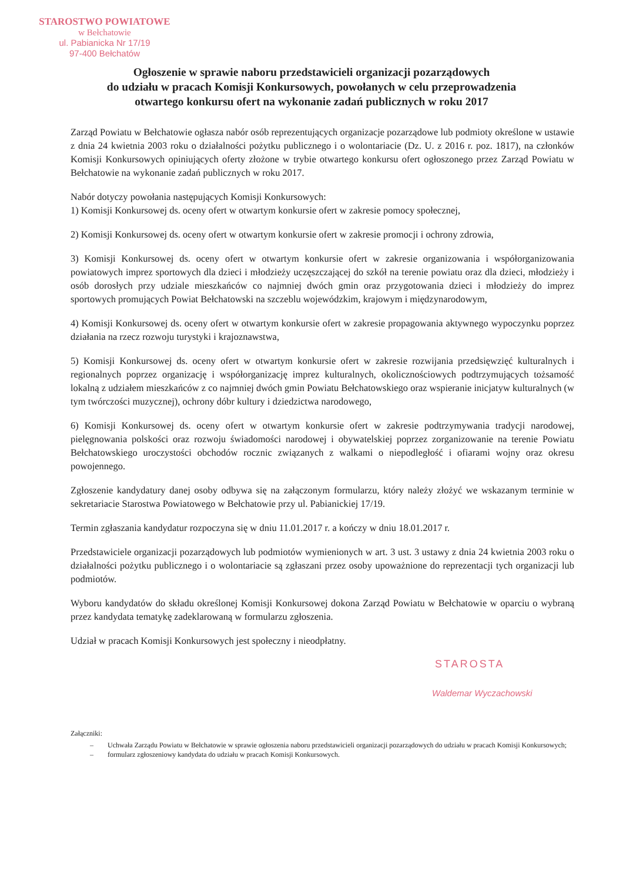STAROSTWO POWIATOWE
w Bełchatowie
ul. Pabianicka Nr 17/19
97-400 Bełchatów
Ogłoszenie w sprawie naboru przedstawicieli organizacji pozarządowych
do udziału w pracach Komisji Konkursowych, powołanych w celu przeprowadzenia
otwartego konkursu ofert na wykonanie zadań publicznych w roku 2017
Zarząd Powiatu w Bełchatowie ogłasza nabór osób reprezentujących organizacje pozarządowe lub podmioty określone w ustawie z dnia 24 kwietnia 2003 roku o działalności pożytku publicznego i o wolontariacie (Dz. U. z 2016 r. poz. 1817), na członków Komisji Konkursowych opiniujących oferty złożone w trybie otwartego konkursu ofert ogłoszonego przez Zarząd Powiatu w Bełchatowie na wykonanie zadań publicznych w roku 2017.
Nabór dotyczy powołania następujących Komisji Konkursowych:
1) Komisji Konkursowej ds. oceny ofert w otwartym konkursie ofert w zakresie pomocy społecznej,
2) Komisji Konkursowej ds. oceny ofert w otwartym konkursie ofert w zakresie promocji i ochrony zdrowia,
3) Komisji Konkursowej ds. oceny ofert w otwartym konkursie ofert w zakresie organizowania i współorganizowania powiatowych imprez sportowych dla dzieci i młodzieży uczęszczającej do szkół na terenie powiatu oraz dla dzieci, młodzieży i osób dorosłych przy udziale mieszkańców co najmniej dwóch gmin oraz przygotowania dzieci i młodzieży do imprez sportowych promujących Powiat Bełchatowski na szczeblu wojewódzkim, krajowym i międzynarodowym,
4) Komisji Konkursowej ds. oceny ofert w otwartym konkursie ofert w zakresie propagowania aktywnego wypoczynku poprzez działania na rzecz rozwoju turystyki i krajoznawstwa,
5) Komisji Konkursowej ds. oceny ofert w otwartym konkursie ofert w zakresie rozwijania przedsięwzięć kulturalnych i regionalnych poprzez organizację i współorganizację imprez kulturalnych, okolicznościowych podtrzymujących tożsamość lokalną z udziałem mieszkańców z co najmniej dwóch gmin Powiatu Bełchatowskiego oraz wspieranie inicjatyw kulturalnych (w tym twórczości muzycznej), ochrony dóbr kultury i dziedzictwa narodowego,
6) Komisji Konkursowej ds. oceny ofert w otwartym konkursie ofert w zakresie podtrzymywania tradycji narodowej, pielęgnowania polskości oraz rozwoju świadomości narodowej i obywatelskiej poprzez zorganizowanie na terenie Powiatu Bełchatowskiego uroczystości obchodów rocznic związanych z walkami o niepodległość i ofiarami wojny oraz okresu powojennego.
Zgłoszenie kandydatury danej osoby odbywa się na załączonym formularzu, który należy złożyć we wskazanym terminie w sekretariacie Starostwa Powiatowego w Bełchatowie przy ul. Pabianickiej 17/19.
Termin zgłaszania kandydatur rozpoczyna się w dniu 11.01.2017 r. a kończy w dniu 18.01.2017 r.
Przedstawiciele organizacji pozarządowych lub podmiotów wymienionych w art. 3 ust. 3 ustawy z dnia 24 kwietnia 2003 roku o działalności pożytku publicznego i o wolontariacie są zgłaszani przez osoby upoważnione do reprezentacji tych organizacji lub podmiotów.
Wyboru kandydatów do składu określonej Komisji Konkursowej dokona Zarząd Powiatu w Bełchatowie w oparciu o wybraną przez kandydata tematykę zadeklarowaną w formularzu zgłoszenia.
Udział w pracach Komisji Konkursowych jest społeczny i nieodpłatny.
STAROSTA
Waldemar Wyczachowski
Załączniki:
– Uchwała Zarządu Powiatu w Bełchatowie w sprawie ogłoszenia naboru przedstawicieli organizacji pozarządowych do udziału w pracach Komisji Konkursowych;
– formularz zgłoszeniowy kandydata do udziału w pracach Komisji Konkursowych.